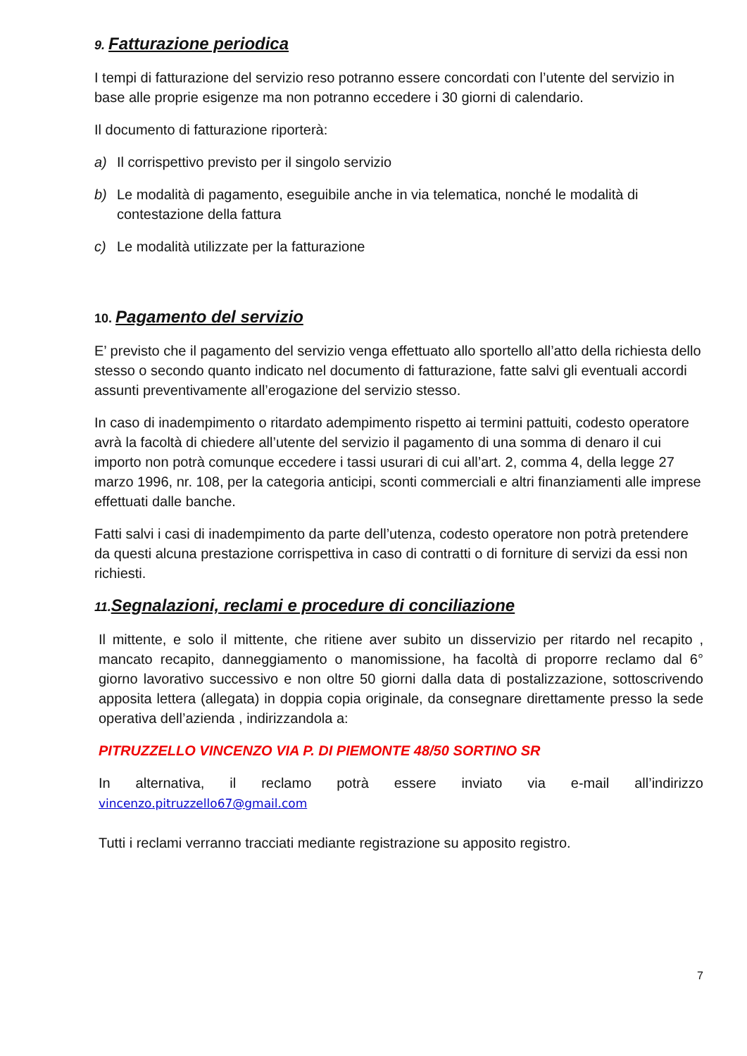9. Fatturazione periodica
I tempi di fatturazione del servizio reso potranno essere concordati con l’utente del servizio in base alle proprie esigenze ma non potranno eccedere i 30 giorni di calendario.
Il documento di fatturazione riporterà:
a) Il corrispettivo previsto per il singolo servizio
b) Le modalità di pagamento, eseguibile anche in via telematica, nonché le modalità di contestazione della fattura
c) Le modalità utilizzate per la fatturazione
10. Pagamento del servizio
E’ previsto che il pagamento del servizio venga effettuato allo sportello all’atto della richiesta dello stesso o secondo quanto indicato nel documento di fatturazione, fatte salvi gli eventuali accordi assunti preventivamente all’erogazione del servizio stesso.
In caso di inadempimento o ritardato adempimento rispetto ai termini pattuiti, codesto operatore avrà la facoltà di chiedere all’utente del servizio il pagamento di una somma di denaro il cui importo non potrà comunque eccedere i tassi usurari di cui all’art. 2, comma 4, della legge 27 marzo 1996, nr. 108, per la categoria anticipi, sconti commerciali e altri finanziamenti alle imprese effettuati dalle banche.
Fatti salvi i casi di inadempimento da parte dell’utenza, codesto operatore non potrà pretendere da questi alcuna prestazione corrispettiva in caso di contratti o di forniture di servizi da essi non richiesti.
11. Segnalazioni, reclami e procedure di conciliazione
Il mittente, e solo il mittente, che ritiene aver subito un disservizio per ritardo nel recapito , mancato recapito, danneggiamento o manomissione, ha facoltà di proporre reclamo dal 6° giorno lavorativo successivo e non oltre 50 giorni dalla data di postalizzazione, sottoscrivendo apposita lettera (allegata) in doppia copia originale, da consegnare direttamente presso la sede operativa dell’azienda , indirizzandola a:
PITRUZZELLO VINCENZO VIA P. DI PIEMONTE 48/50 SORTINO SR
In alternativa, il reclamo potrà essere inviato via e-mail all’indirizzo
vincenzo.pitruzzello67@gmail.com
Tutti i reclami verranno tracciati mediante registrazione su apposito registro.
7